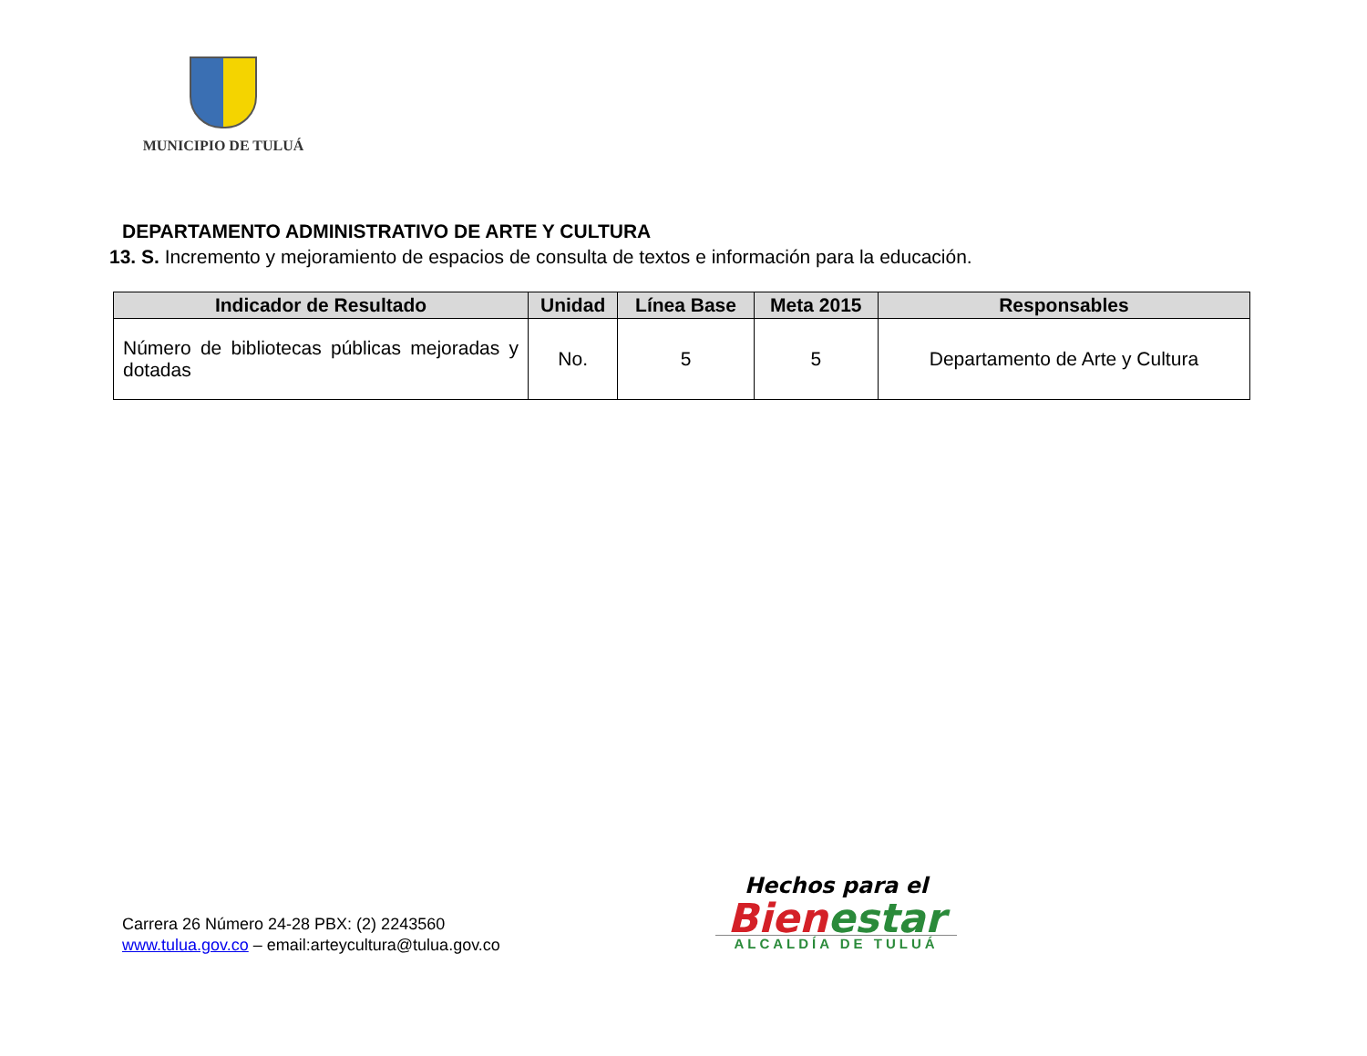MUNICIPIO DE TULUÁ
DEPARTAMENTO ADMINISTRATIVO DE ARTE Y CULTURA
13. S. Incremento y mejoramiento de espacios de consulta de textos e información para la educación.
| Indicador de Resultado | Unidad | Línea Base | Meta 2015 | Responsables |
| --- | --- | --- | --- | --- |
| Número de bibliotecas públicas mejoradas y dotadas | No. | 5 | 5 | Departamento de Arte y Cultura |
Carrera 26 Número 24-28 PBX: (2) 2243560
www.tulua.gov.co – email:arteycultura@tulua.gov.co
Hechos para el
Bien estar
ALCALDÍA DE TULUÁ